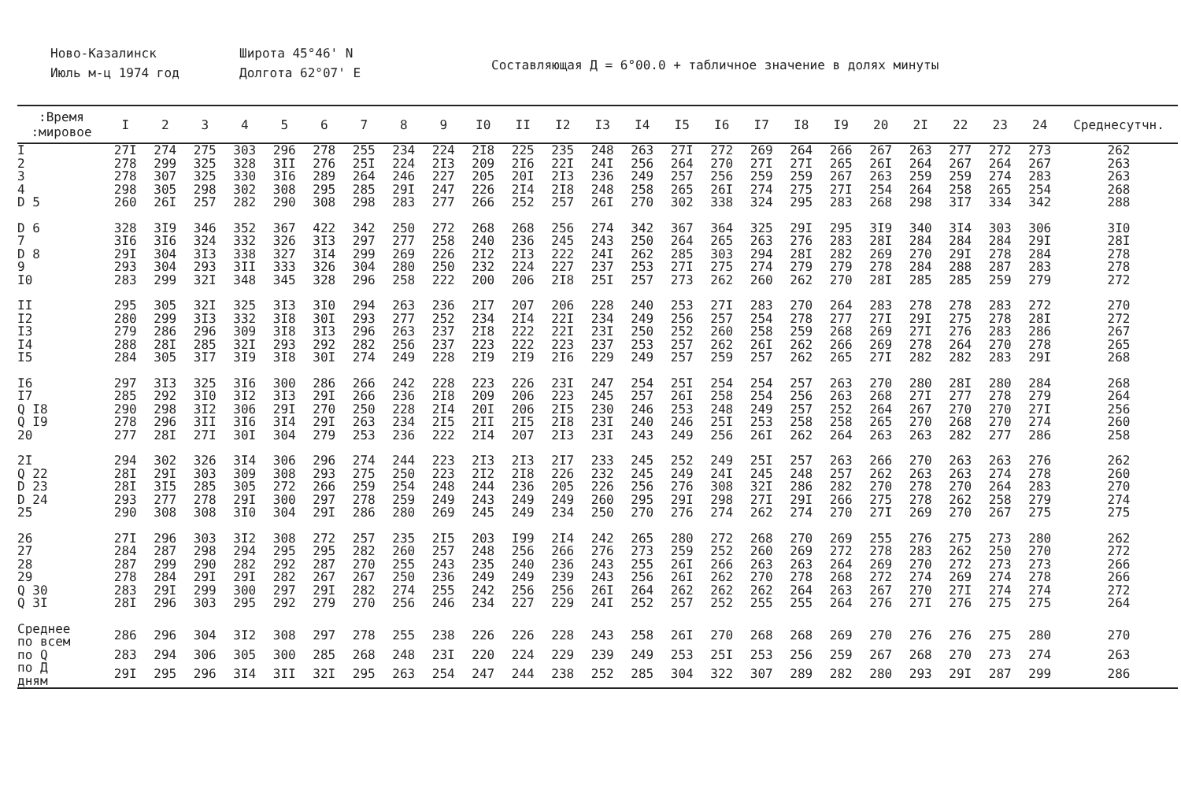Ново-Казалинск
Июль м-ц 1974 год
Широта 45°46' N
Долгота 62°07' E
Составляющая Д = 6°00.0 + табличное значение в долях минуты
| :Время :мировое | I | 2 | 3 | 4 | 5 | 6 | 7 | 8 | 9 | I0 | II | I2 | I3 | I4 | I5 | I6 | I7 | I8 | I9 | 20 | 2I | 22 | 23 | 24 | Среднесутчн. |
| --- | --- | --- | --- | --- | --- | --- | --- | --- | --- | --- | --- | --- | --- | --- | --- | --- | --- | --- | --- | --- | --- | --- | --- | --- | --- |
| I | 27I | 274 | 275 | 303 | 296 | 278 | 255 | 234 | 224 | 2I8 | 225 | 235 | 248 | 263 | 27I | 272 | 269 | 264 | 266 | 267 | 263 | 277 | 272 | 273 | 262 |
| 2 | 278 | 299 | 325 | 328 | 3II | 276 | 25I | 224 | 2I3 | 209 | 2I6 | 22I | 24I | 256 | 264 | 270 | 27I | 27I | 265 | 26I | 264 | 267 | 264 | 267 | 263 |
| 3 | 278 | 307 | 325 | 330 | 3I6 | 289 | 264 | 246 | 227 | 205 | 20I | 2I3 | 236 | 249 | 257 | 256 | 259 | 259 | 267 | 263 | 259 | 259 | 274 | 283 | 263 |
| 4 | 298 | 305 | 298 | 302 | 308 | 295 | 285 | 29I | 247 | 226 | 2I4 | 2I8 | 248 | 258 | 265 | 26I | 274 | 275 | 27I | 254 | 264 | 258 | 265 | 254 | 268 |
| D 5 | 260 | 26I | 257 | 282 | 290 | 308 | 298 | 283 | 277 | 266 | 252 | 257 | 26I | 270 | 302 | 338 | 324 | 295 | 283 | 268 | 298 | 3I7 | 334 | 342 | 288 |
| D 6 | 328 | 3I9 | 346 | 352 | 367 | 422 | 342 | 250 | 272 | 268 | 268 | 256 | 274 | 342 | 367 | 364 | 325 | 29I | 295 | 3I9 | 340 | 3I4 | 303 | 306 | 3I0 |
| 7 | 3I6 | 3I6 | 324 | 332 | 326 | 3I3 | 297 | 277 | 258 | 240 | 236 | 245 | 243 | 250 | 264 | 265 | 263 | 276 | 283 | 28I | 284 | 284 | 284 | 29I | 28I |
| D 8 | 29I | 304 | 3I3 | 338 | 327 | 3I4 | 299 | 269 | 226 | 2I2 | 2I3 | 222 | 24I | 262 | 285 | 303 | 294 | 28I | 282 | 269 | 270 | 29I | 278 | 284 | 278 |
| 9 | 293 | 304 | 293 | 3II | 333 | 326 | 304 | 280 | 250 | 232 | 224 | 227 | 237 | 253 | 27I | 275 | 274 | 279 | 279 | 278 | 284 | 288 | 287 | 283 | 278 |
| I0 | 283 | 299 | 32I | 348 | 345 | 328 | 296 | 258 | 222 | 200 | 206 | 2I8 | 25I | 257 | 273 | 262 | 260 | 262 | 270 | 28I | 285 | 285 | 259 | 279 | 272 |
| II | 295 | 305 | 32I | 325 | 3I3 | 3I0 | 294 | 263 | 236 | 2I7 | 207 | 206 | 228 | 240 | 253 | 27I | 283 | 270 | 264 | 283 | 278 | 278 | 283 | 272 | 270 |
| I2 | 280 | 299 | 3I3 | 332 | 3I8 | 30I | 293 | 277 | 252 | 234 | 2I4 | 22I | 234 | 249 | 256 | 257 | 254 | 278 | 277 | 27I | 29I | 275 | 278 | 28I | 272 |
| I3 | 279 | 286 | 296 | 309 | 3I8 | 3I3 | 296 | 263 | 237 | 2I8 | 222 | 22I | 23I | 250 | 252 | 260 | 258 | 259 | 268 | 269 | 27I | 276 | 283 | 286 | 267 |
| I4 | 288 | 28I | 285 | 32I | 293 | 292 | 282 | 256 | 237 | 223 | 222 | 223 | 237 | 253 | 257 | 262 | 26I | 262 | 266 | 269 | 278 | 264 | 270 | 278 | 265 |
| I5 | 284 | 305 | 3I7 | 3I9 | 3I8 | 30I | 274 | 249 | 228 | 2I9 | 2I9 | 2I6 | 229 | 249 | 257 | 259 | 257 | 262 | 265 | 27I | 282 | 282 | 283 | 29I | 268 |
| I6 | 297 | 3I3 | 325 | 3I6 | 300 | 286 | 266 | 242 | 228 | 223 | 226 | 23I | 247 | 254 | 25I | 254 | 254 | 257 | 263 | 270 | 280 | 28I | 280 | 284 | 268 |
| I7 | 285 | 292 | 3I0 | 3I2 | 3I3 | 29I | 266 | 236 | 2I8 | 209 | 206 | 223 | 245 | 257 | 26I | 258 | 254 | 256 | 263 | 268 | 27I | 277 | 278 | 279 | 264 |
| Q I8 | 290 | 298 | 3I2 | 306 | 29I | 270 | 250 | 228 | 2I4 | 20I | 206 | 2I5 | 230 | 246 | 253 | 248 | 249 | 257 | 252 | 264 | 267 | 270 | 270 | 27I | 256 |
| Q I9 | 278 | 296 | 3II | 3I6 | 3I4 | 29I | 263 | 234 | 2I5 | 2II | 2I5 | 2I8 | 23I | 240 | 246 | 25I | 253 | 258 | 258 | 265 | 270 | 268 | 270 | 274 | 260 |
| 20 | 277 | 28I | 27I | 30I | 304 | 279 | 253 | 236 | 222 | 2I4 | 207 | 2I3 | 23I | 243 | 249 | 256 | 26I | 262 | 264 | 263 | 263 | 282 | 277 | 286 | 258 |
| 2I | 294 | 302 | 326 | 3I4 | 306 | 296 | 274 | 244 | 223 | 2I3 | 2I3 | 2I7 | 233 | 245 | 252 | 249 | 25I | 257 | 263 | 266 | 270 | 263 | 263 | 276 | 262 |
| Q 22 | 28I | 29I | 303 | 309 | 308 | 293 | 275 | 250 | 223 | 2I2 | 2I8 | 226 | 232 | 245 | 249 | 24I | 245 | 248 | 257 | 262 | 263 | 263 | 274 | 278 | 260 |
| D 23 | 28I | 3I5 | 285 | 305 | 272 | 266 | 259 | 254 | 248 | 244 | 236 | 205 | 226 | 256 | 276 | 308 | 32I | 286 | 282 | 270 | 278 | 270 | 264 | 283 | 270 |
| D 24 | 293 | 277 | 278 | 29I | 300 | 297 | 278 | 259 | 249 | 243 | 249 | 249 | 260 | 295 | 29I | 298 | 27I | 29I | 266 | 275 | 278 | 262 | 258 | 279 | 274 |
| 25 | 290 | 308 | 308 | 3I0 | 304 | 29I | 286 | 280 | 269 | 245 | 249 | 234 | 250 | 270 | 276 | 274 | 262 | 274 | 270 | 27I | 269 | 270 | 267 | 275 | 275 |
| 26 | 27I | 296 | 303 | 3I2 | 308 | 272 | 257 | 235 | 2I5 | 203 | I99 | 2I4 | 242 | 265 | 280 | 272 | 268 | 270 | 269 | 255 | 276 | 275 | 273 | 280 | 262 |
| 27 | 284 | 287 | 298 | 294 | 295 | 295 | 282 | 260 | 257 | 248 | 256 | 266 | 276 | 273 | 259 | 252 | 260 | 269 | 272 | 278 | 283 | 262 | 250 | 270 | 272 |
| 28 | 287 | 299 | 290 | 282 | 292 | 287 | 270 | 255 | 243 | 235 | 240 | 236 | 243 | 255 | 26I | 266 | 263 | 263 | 264 | 269 | 270 | 272 | 273 | 273 | 266 |
| 29 | 278 | 284 | 29I | 29I | 282 | 267 | 267 | 250 | 236 | 249 | 249 | 239 | 243 | 256 | 26I | 262 | 270 | 278 | 268 | 272 | 274 | 269 | 274 | 278 | 266 |
| Q 30 | 283 | 29I | 299 | 300 | 297 | 29I | 282 | 274 | 255 | 242 | 256 | 256 | 26I | 264 | 262 | 262 | 262 | 264 | 263 | 267 | 270 | 27I | 274 | 274 | 272 |
| Q 3I | 28I | 296 | 303 | 295 | 292 | 279 | 270 | 256 | 246 | 234 | 227 | 229 | 24I | 252 | 257 | 252 | 255 | 255 | 264 | 276 | 27I | 276 | 275 | 275 | 264 |
| Среднее по всем | 286 | 296 | 304 | 3I2 | 308 | 297 | 278 | 255 | 238 | 226 | 226 | 228 | 243 | 258 | 26I | 270 | 268 | 268 | 269 | 270 | 276 | 276 | 275 | 280 | 270 |
| по Q | 283 | 294 | 306 | 305 | 300 | 285 | 268 | 248 | 23I | 220 | 224 | 229 | 239 | 249 | 253 | 25I | 253 | 256 | 259 | 267 | 268 | 270 | 273 | 274 | 263 |
| по Д дням | 29I | 295 | 296 | 3I4 | 3II | 32I | 295 | 263 | 254 | 247 | 244 | 238 | 252 | 285 | 304 | 322 | 307 | 289 | 282 | 280 | 293 | 29I | 287 | 299 | 286 |